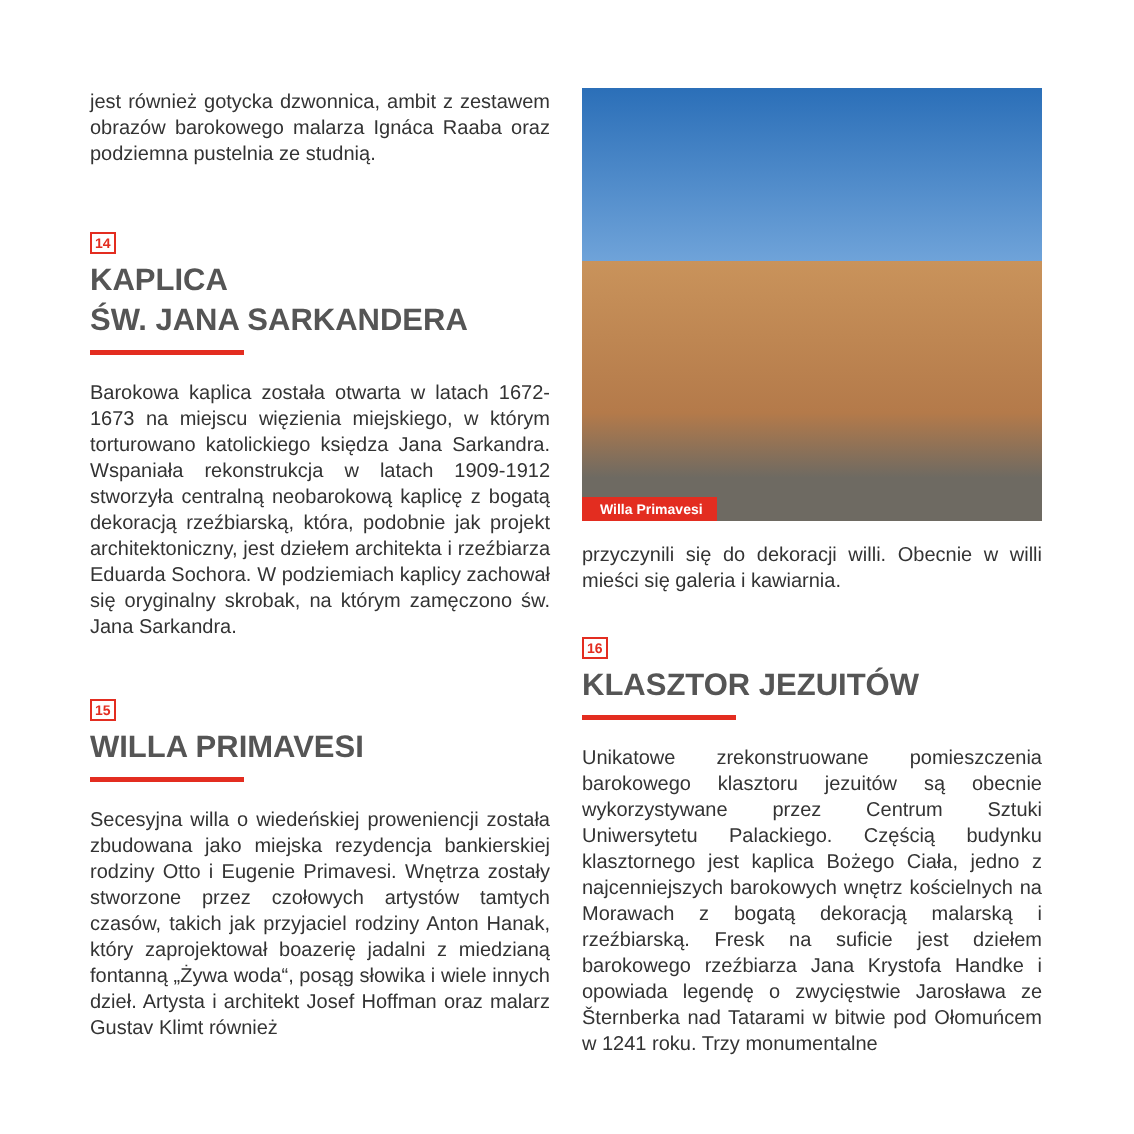jest również gotycka dzwonnica, ambit z zestawem obrazów barokowego malarza Ignáca Raaba oraz podziemna pustelnia ze studnią.
14
KAPLICA
ŚW. JANA SARKANDERA
Barokowa kaplica została otwarta w latach 1672-1673 na miejscu więzienia miejskiego, w którym torturowano katolickiego księdza Jana Sarkandra. Wspaniała rekonstrukcja w latach 1909-1912 stworzyła centralną neobarokową kaplicę z bogatą dekoracją rzeźbiarską, która, podobnie jak projekt architektoniczny, jest dziełem architekta i rzeźbiarza Eduarda Sochora. W podziemiach kaplicy zachował się oryginalny skrobak, na którym zamęczono św. Jana Sarkandra.
15
WILLA PRIMAVESI
Secesyjna willa o wiedeńskiej proweniencji została zbudowana jako miejska rezydencja bankierskiej rodziny Otto i Eugenie Primavesi. Wnętrza zostały stworzone przez czołowych artystów tamtych czasów, takich jak przyjaciel rodziny Anton Hanak, który zaprojektował boazerię jadalni z miedzianą fontanną „Żywa woda“, posąg słowika i wiele innych dzieł. Artysta i architekt Josef Hoffman oraz malarz Gustav Klimt również
Willa Primavesi
przyczynili się do dekoracji willi. Obecnie w willi mieści się galeria i kawiarnia.
16
KLASZTOR JEZUITÓW
Unikatowe zrekonstruowane pomieszczenia barokowego klasztoru jezuitów są obecnie wykorzystywane przez Centrum Sztuki Uniwersytetu Palackiego. Częścią budynku klasztornego jest kaplica Bożego Ciała, jedno z najcenniejszych barokowych wnętrz kościelnych na Morawach z bogatą dekoracją malarską i rzeźbiarską. Fresk na suficie jest dziełem barokowego rzeźbiarza Jana Krystofa Handke i opowiada legendę o zwycięstwie Jarosława ze Šternberka nad Tatarami w bitwie pod Ołomuńcem w 1241 roku. Trzy monumentalne